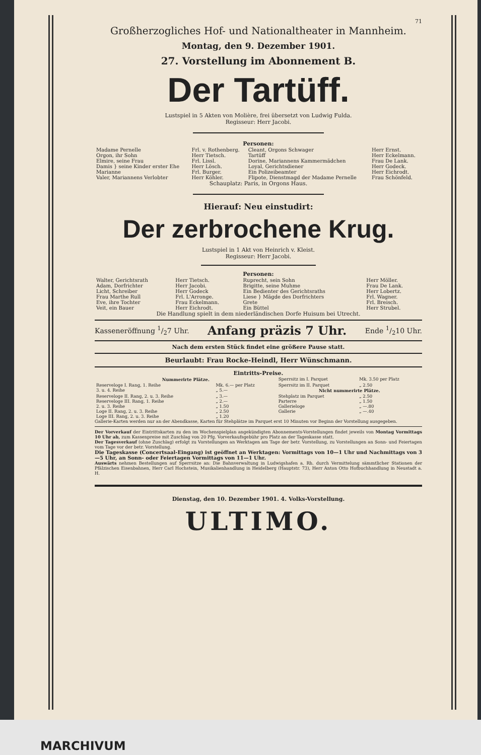71
Großherzogliches Hof- und Nationaltheater in Mannheim.
Montag, den 9. Dezember 1901.
27. Vorstellung im Abonnement B.
Der Tartüff.
Lustspiel in 5 Akten von Molière, frei übersetzt von Ludwig Fulda.
Regisseur: Herr Jacobi.
Personen:
| Madame Pernelle | Frl. v. Rothenberg. | Cleant, Orgons Schwager | Herr Ernst. |
| Orgon, ihr Sohn | Herr Tietsch. | Tartüff | Herr Eckelmann. |
| Elmire, seine Frau | Frl. Lissl. | Dorine, Mariannens Kammermädchen | Frau De Lank. |
| Damis } seine Kinder erster Ehe | Herr Lösch. | Loyal, Gerichtsdiener | Herr Godeck. |
| Marianne | Frl. Burger. | Ein Polizeibeamter | Herr Eichrodt. |
| Valer, Mariannens Verlobter | Herr Köhler. | Flipote, Dienstmagd der Madame Pernelle | Frau Schönfeld. |
Schauplatz: Paris, in Orgons Haus.
Hierauf: Neu einstudirt:
Der zerbrochene Krug.
Lustspiel in 1 Akt von Heinrich v. Kleist.
Regisseur: Herr Jacobi.
Personen:
| Walter, Gerichtsrath | Herr Tietsch. | Ruprecht, sein Sohn | Herr Möller. |
| Adam, Dorfrichter | Herr Jacobi. | Brigitte, seine Muhme | Frau De Lank. |
| Licht, Schreiber | Herr Godeck | Ein Bedienter des Gerichtsraths | Herr Lobertz. |
| Frau Marthe Rull | Frl. L'Arronge. | Liese } Mägde des Dorfrichters | Frl. Wagner. |
| Eve, ihre Tochter | Frau Eckelmann. | Grete | Frl. Breisch. |
| Veit, ein Bauer | Herr Eichrodt. | Ein Büttel | Herr Strubel. |
Die Handlung spielt in dem niederländischen Dorfe Huisum bei Utrecht.
Kasseneröffnung 1/27 Uhr. Anfang präzis 7 Uhr. Ende 1/210 Uhr.
Nach dem ersten Stück findet eine größere Pause statt.
Beurlaubt: Frau Rocke-Heindl, Herr Wünschmann.
Eintritts-Preise.
| Nummerirte Plätze. | | Sperrsitz im I. Parquet | Mk. 3.50 per Platz |
| Reserveloge I. Rang, 1. Reihe | Mk. 6.— per Platz | Sperrsitz im II. Parquet | „ 2.50 |
| 3. u. 4. Reihe | „ 5.— | Nicht nummerirte Plätze. | |
| Reserveloge II. Rang, 2. u. 3. Reihe | „ 3.— | Stehplatz im Parquet | „ 2.50 |
| Reserveloge III. Rang, 1. Reihe | „ 2.— | Parterre | „ 1.50 |
| 2. u. 3. Reihe | „ 1.50 | Gallerieloge | „ —.80 |
| Loge II. Rang, 2. u. 3. Reihe | „ 2.50 | Gallerie | „ —.40 |
| Loge III. Rang, 2. u. 3. Reihe | „ 1.20 | | |
Gallerie-Karten werden nur an der Abendkasse, Karten für Stehplätze im Parquet erst 10 Minuten vor Beginn der Vorstellung ausgegeben.
Der Vorverkauf der Eintrittskarten zu den im Wochenspielplan angekündigten Abonnements-Vorstellungen findet jeweils von Montag Vormittags 10 Uhr ab, zum Kassenpreise mit Zuschlag von 20 Pfg. Vorverkaufsgebühr pro Platz an der Tageskasse statt.
Der Tagesverkauf (ohne Zuschlag) erfolgt zu Vorstellungen an Werktagen am Tage der betr. Vorstellung, zu Vorstellungen an Sonn- und Feiertagen vom Tage vor der betr. Vorstellung.
Die Tageskasse (Concertsaal-Eingang) ist geöffnet an Werktagen: Vormittags von 10—1 Uhr und Nachmittags von 3—5 Uhr, an Sonn- oder Feiertagen Vormittags von 11—1 Uhr.
Auswärts nehmen Bestellungen auf Sperrsitze an: Die Bahnverwaltung in Ludwigshafen a. Rh. durch Vermittelung sämmtlicher Stationen der Pfälzischen Eisenbahnen, Herr Carl Hochstein, Musikalienhandlung in Heidelberg (Hauptstr. 73), Herr Anton Otto Hofbuchhandlung in Neustadt a. H.
Dienstag, den 10. Dezember 1901. 4. Volks-Vorstellung.
ULTIMO.
MARCHIVUM